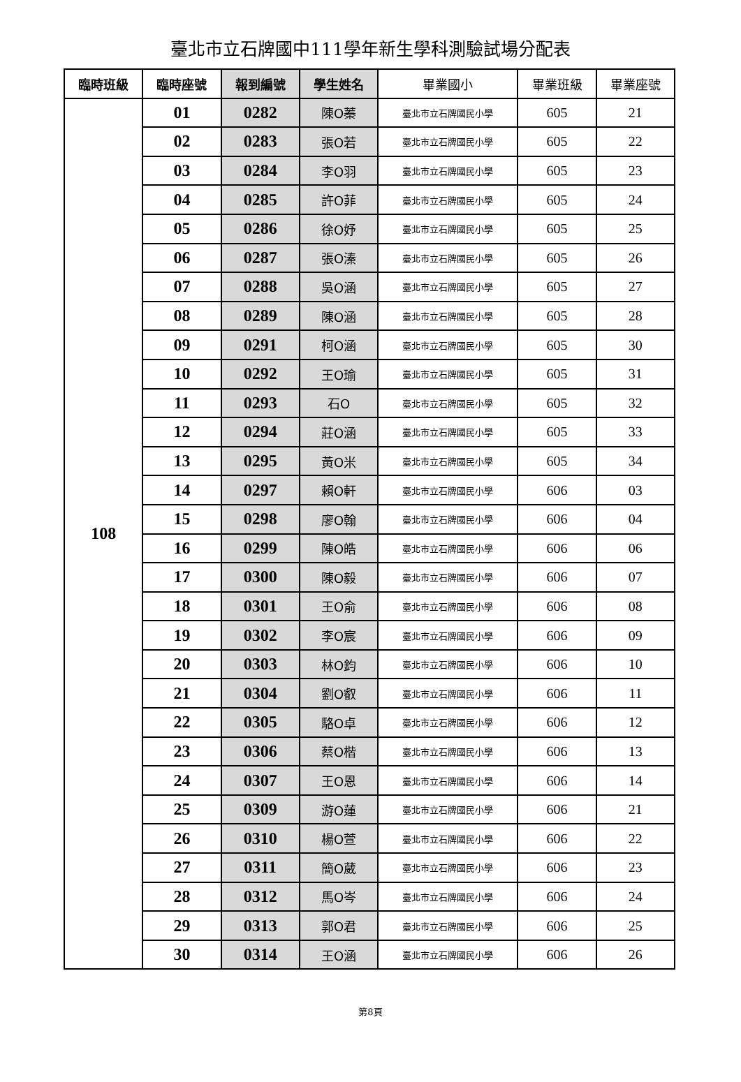臺北市立石牌國中111學年新生學科測驗試場分配表
| 臨時班級 | 臨時座號 | 報到編號 | 學生姓名 | 畢業國小 | 畢業班級 | 畢業座號 |
| --- | --- | --- | --- | --- | --- | --- |
| 108 | 01 | 0282 | 陳O蓁 | 臺北市立石牌國民小學 | 605 | 21 |
| | 02 | 0283 | 張O若 | 臺北市立石牌國民小學 | 605 | 22 |
| | 03 | 0284 | 李O羽 | 臺北市立石牌國民小學 | 605 | 23 |
| | 04 | 0285 | 許O菲 | 臺北市立石牌國民小學 | 605 | 24 |
| | 05 | 0286 | 徐O妤 | 臺北市立石牌國民小學 | 605 | 25 |
| | 06 | 0287 | 張O溱 | 臺北市立石牌國民小學 | 605 | 26 |
| | 07 | 0288 | 吳O涵 | 臺北市立石牌國民小學 | 605 | 27 |
| | 08 | 0289 | 陳O涵 | 臺北市立石牌國民小學 | 605 | 28 |
| | 09 | 0291 | 柯O涵 | 臺北市立石牌國民小學 | 605 | 30 |
| | 10 | 0292 | 王O瑜 | 臺北市立石牌國民小學 | 605 | 31 |
| | 11 | 0293 | 石O | 臺北市立石牌國民小學 | 605 | 32 |
| | 12 | 0294 | 莊O涵 | 臺北市立石牌國民小學 | 605 | 33 |
| | 13 | 0295 | 黃O米 | 臺北市立石牌國民小學 | 605 | 34 |
| | 14 | 0297 | 賴O軒 | 臺北市立石牌國民小學 | 606 | 03 |
| | 15 | 0298 | 廖O翰 | 臺北市立石牌國民小學 | 606 | 04 |
| | 16 | 0299 | 陳O皓 | 臺北市立石牌國民小學 | 606 | 06 |
| | 17 | 0300 | 陳O毅 | 臺北市立石牌國民小學 | 606 | 07 |
| | 18 | 0301 | 王O俞 | 臺北市立石牌國民小學 | 606 | 08 |
| | 19 | 0302 | 李O宸 | 臺北市立石牌國民小學 | 606 | 09 |
| | 20 | 0303 | 林O鈞 | 臺北市立石牌國民小學 | 606 | 10 |
| | 21 | 0304 | 劉O叡 | 臺北市立石牌國民小學 | 606 | 11 |
| | 22 | 0305 | 駱O卓 | 臺北市立石牌國民小學 | 606 | 12 |
| | 23 | 0306 | 蔡O楷 | 臺北市立石牌國民小學 | 606 | 13 |
| | 24 | 0307 | 王O恩 | 臺北市立石牌國民小學 | 606 | 14 |
| | 25 | 0309 | 游O蓮 | 臺北市立石牌國民小學 | 606 | 21 |
| | 26 | 0310 | 楊O萱 | 臺北市立石牌國民小學 | 606 | 22 |
| | 27 | 0311 | 簡O葳 | 臺北市立石牌國民小學 | 606 | 23 |
| | 28 | 0312 | 馬O岑 | 臺北市立石牌國民小學 | 606 | 24 |
| | 29 | 0313 | 郭O君 | 臺北市立石牌國民小學 | 606 | 25 |
| | 30 | 0314 | 王O涵 | 臺北市立石牌國民小學 | 606 | 26 |
第8頁